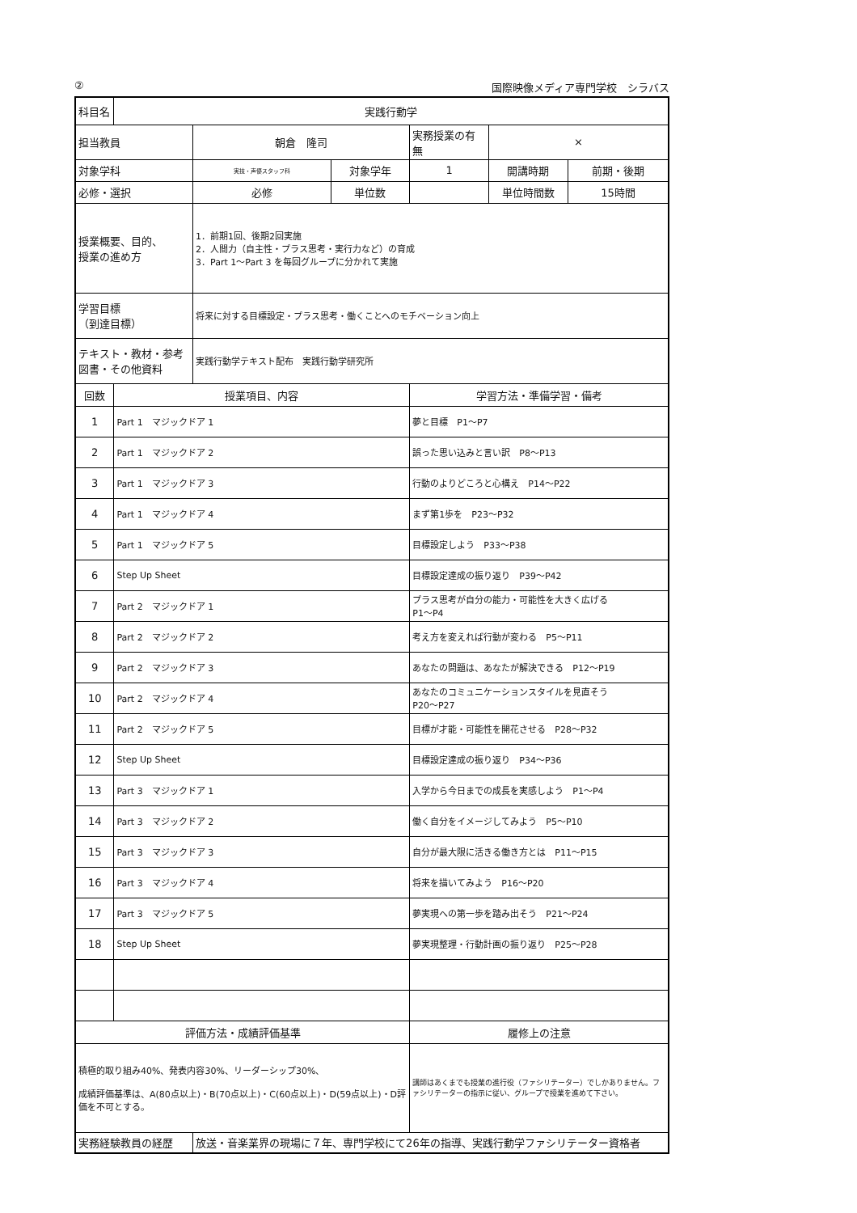② 国際映像メディア専門学校　シラバス
| 科目名 | 実践行動学 | | | | | |
| 担当教員 | | 朝倉 隆司 | | 実務授業の有無 | × | |
| 対象学科 | | 実技・声優スタッフ科 | 対象学年 | 1 | 開講時期 | 前期・後期 |
| 必修・選択 | | 必修 | 単位数 | | 単位時間数 | 15時間 |
| 授業概要、目的、 授業の進め方 | | 1．前期1回、後期2回実施 2．人間力（自主性・プラス思考・実行力など）の育成 3．Part 1～Part 3 を毎回グループに分かれて実施 | | | | |
| 学習目標 （到達目標） | | 将来に対する目標設定・プラス思考・働くことへのモチベーション向上 | | | | |
| テキスト・教材・参考図書・その他資料 | | 実践行動学テキスト配布 実践行動学研究所 | | | | |
| 回数 | 授業項目、内容 | | | 学習方法・準備学習・備考 | | |
| 1 | Part 1 マジックドア 1 | | | 夢と目標 P1～P7 | | |
| 2 | Part 1 マジックドア 2 | | | 誤った思い込みと言い訳 P8～P13 | | |
| 3 | Part 1 マジックドア 3 | | | 行動のよりどころと心構え P14～P22 | | |
| 4 | Part 1 マジックドア 4 | | | まず第1歩を P23～P32 | | |
| 5 | Part 1 マジックドア 5 | | | 目標設定しよう P33～P38 | | |
| 6 | Step Up Sheet | | | 目標設定達成の振り返り P39～P42 | | |
| 7 | Part 2 マジックドア 1 | | | プラス思考が自分の能力・可能性を大きく広げる P1～P4 | | |
| 8 | Part 2 マジックドア 2 | | | 考え方を変えれば行動が変わる P5～P11 | | |
| 9 | Part 2 マジックドア 3 | | | あなたの問題は、あなたが解決できる P12～P19 | | |
| 10 | Part 2 マジックドア 4 | | | あなたのコミュニケーションスタイルを見直そう P20～P27 | | |
| 11 | Part 2 マジックドア 5 | | | 目標が才能・可能性を開花させる P28～P32 | | |
| 12 | Step Up Sheet | | | 目標設定達成の振り返り P34～P36 | | |
| 13 | Part 3 マジックドア 1 | | | 入学から今日までの成長を実感しよう P1～P4 | | |
| 14 | Part 3 マジックドア 2 | | | 働く自分をイメージしてみよう P5～P10 | | |
| 15 | Part 3 マジックドア 3 | | | 自分が最大限に活きる働き方とは P11～P15 | | |
| 16 | Part 3 マジックドア 4 | | | 将来を描いてみよう P16～P20 | | |
| 17 | Part 3 マジックドア 5 | | | 夢実現への第一歩を踏み出そう P21～P24 | | |
| 18 | Step Up Sheet | | | 夢実現整理・行動計画の振り返り P25～P28 | | |
| 評価方法・成績評価基準 | | | | 履修上の注意 | | |
| 積極的取り組み40%、発表内容30%、リーダーシップ30%、 成績評価基準は、A(80点以上)・B(70点以上)・C(60点以上)・D(59点以上)・D評価を不可とする。 | | | | 講師はあくまでも授業の進行役（ファシリテーター）でしかありません。ファシリテーターの指示に従い、グループで授業を進めて下さい。 | | |
| 実務経験教員の経歴 | | 放送・音楽業界の現場に７年、専門学校にて26年の指導、実践行動学ファシリテーター資格者 | | | | |